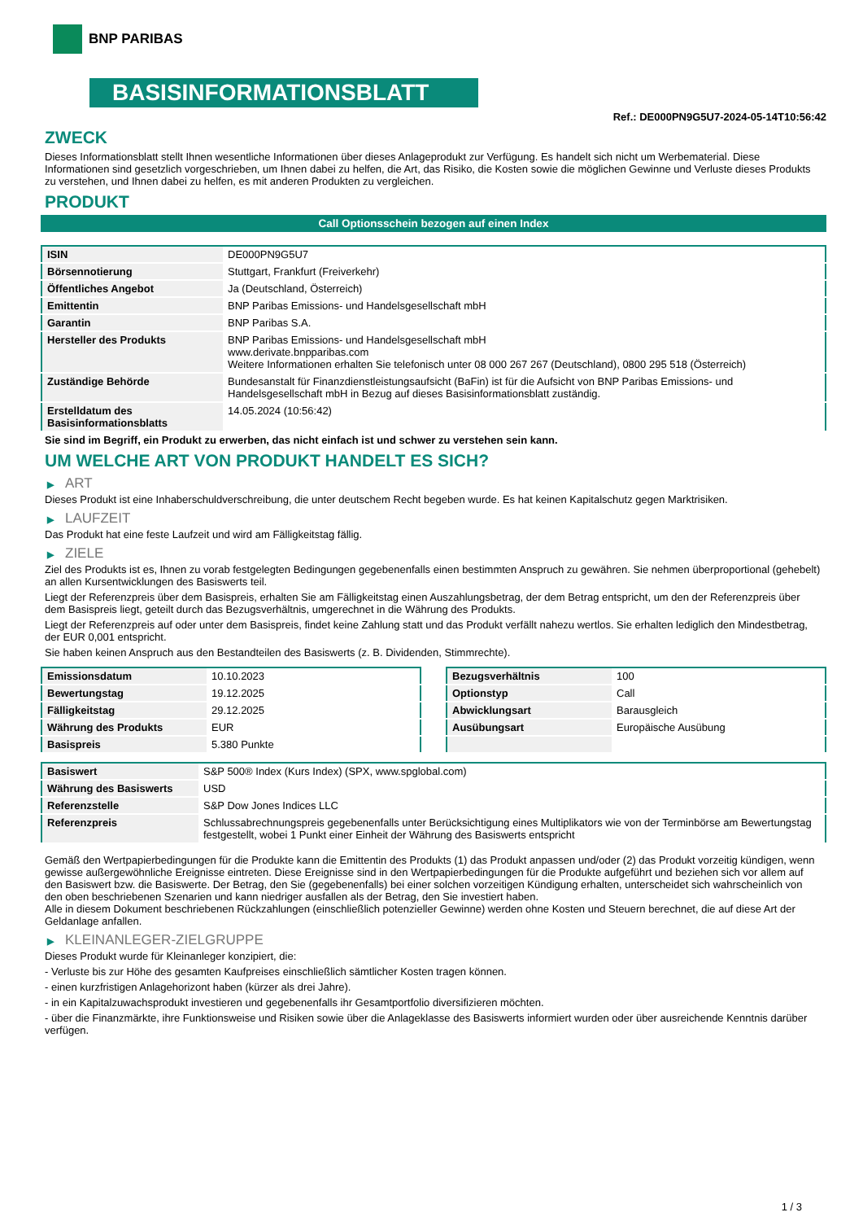BNP PARIBAS
BASISINFORMATIONSBLATT
Ref.: DE000PN9G5U7-2024-05-14T10:56:42
ZWECK
Dieses Informationsblatt stellt Ihnen wesentliche Informationen über dieses Anlageprodukt zur Verfügung. Es handelt sich nicht um Werbematerial. Diese Informationen sind gesetzlich vorgeschrieben, um Ihnen dabei zu helfen, die Art, das Risiko, die Kosten sowie die möglichen Gewinne und Verluste dieses Produkts zu verstehen, und Ihnen dabei zu helfen, es mit anderen Produkten zu vergleichen.
PRODUKT
Call Optionsschein bezogen auf einen Index
| ISIN | DE000PN9G5U7 |
| Börsennotierung | Stuttgart, Frankfurt (Freiverkehr) |
| Öffentliches Angebot | Ja (Deutschland, Österreich) |
| Emittentin | BNP Paribas Emissions- und Handelsgesellschaft mbH |
| Garantin | BNP Paribas S.A. |
| Hersteller des Produkts | BNP Paribas Emissions- und Handelsgesellschaft mbH www.derivate.bnpparibas.com Weitere Informationen erhalten Sie telefonisch unter 08 000 267 267 (Deutschland), 0800 295 518 (Österreich) |
| Zuständige Behörde | Bundesanstalt für Finanzdienstleistungsaufsicht (BaFin) ist für die Aufsicht von BNP Paribas Emissions- und Handelsgesellschaft mbH in Bezug auf dieses Basisinformationsblatt zuständig. |
| Erstelldatum des Basisinformationsblatts | 14.05.2024 (10:56:42) |
Sie sind im Begriff, ein Produkt zu erwerben, das nicht einfach ist und schwer zu verstehen sein kann.
UM WELCHE ART VON PRODUKT HANDELT ES SICH?
▶ ART
Dieses Produkt ist eine Inhaberschuldverschreibung, die unter deutschem Recht begeben wurde. Es hat keinen Kapitalschutz gegen Marktrisiken.
▶ LAUFZEIT
Das Produkt hat eine feste Laufzeit und wird am Fälligkeitstag fällig.
▶ ZIELE
Ziel des Produkts ist es, Ihnen zu vorab festgelegten Bedingungen gegebenenfalls einen bestimmten Anspruch zu gewähren. Sie nehmen überproportional (gehebelt) an allen Kursentwicklungen des Basiswerts teil.
Liegt der Referenzpreis über dem Basispreis, erhalten Sie am Fälligkeitstag einen Auszahlungsbetrag, der dem Betrag entspricht, um den der Referenzpreis über dem Basispreis liegt, geteilt durch das Bezugsverhältnis, umgerechnet in die Währung des Produkts.
Liegt der Referenzpreis auf oder unter dem Basispreis, findet keine Zahlung statt und das Produkt verfällt nahezu wertlos. Sie erhalten lediglich den Mindestbetrag, der EUR 0,001 entspricht.
Sie haben keinen Anspruch aus den Bestandteilen des Basiswerts (z. B. Dividenden, Stimmrechte).
| Emissionsdatum | 10.10.2023 |
| Bewertungstag | 19.12.2025 |
| Fälligkeitstag | 29.12.2025 |
| Währung des Produkts | EUR |
| Basispreis | 5.380 Punkte |
| Bezugsverhältnis | 100 |
| Optionstyp | Call |
| Abwicklungsart | Barausgleich |
| Ausübungsart | Europäische Ausübung |
| Basiswert | S&P 500® Index (Kurs Index) (SPX, www.spglobal.com) |
| Währung des Basiswerts | USD |
| Referenzstelle | S&P Dow Jones Indices LLC |
| Referenzpreis | Schlussabrechnungspreis gegebenenfalls unter Berücksichtigung eines Multiplikators wie von der Terminbörse am Bewertungstag festgestellt, wobei 1 Punkt einer Einheit der Währung des Basiswerts entspricht |
Gemäß den Wertpapierbedingungen für die Produkte kann die Emittentin des Produkts (1) das Produkt anpassen und/oder (2) das Produkt vorzeitig kündigen, wenn gewisse außergewöhnliche Ereignisse eintreten. Diese Ereignisse sind in den Wertpapierbedingungen für die Produkte aufgeführt und beziehen sich vor allem auf den Basiswert bzw. die Basiswerte. Der Betrag, den Sie (gegebenenfalls) bei einer solchen vorzeitigen Kündigung erhalten, unterscheidet sich wahrscheinlich von den oben beschriebenen Szenarien und kann niedriger ausfallen als der Betrag, den Sie investiert haben.
Alle in diesem Dokument beschriebenen Rückzahlungen (einschließlich potenzieller Gewinne) werden ohne Kosten und Steuern berechnet, die auf diese Art der Geldanlage anfallen.
▶ KLEINANLEGER-ZIELGRUPPE
Dieses Produkt wurde für Kleinanleger konzipiert, die:
- Verluste bis zur Höhe des gesamten Kaufpreises einschließlich sämtlicher Kosten tragen können.
- einen kurzfristigen Anlagehorizont haben (kürzer als drei Jahre).
- in ein Kapitalzuwachsprodukt investieren und gegebenenfalls ihr Gesamtportfolio diversifizieren möchten.
- über die Finanzmärkte, ihre Funktionsweise und Risiken sowie über die Anlageklasse des Basiswerts informiert wurden oder über ausreichende Kenntnis darüber verfügen.
1 / 3